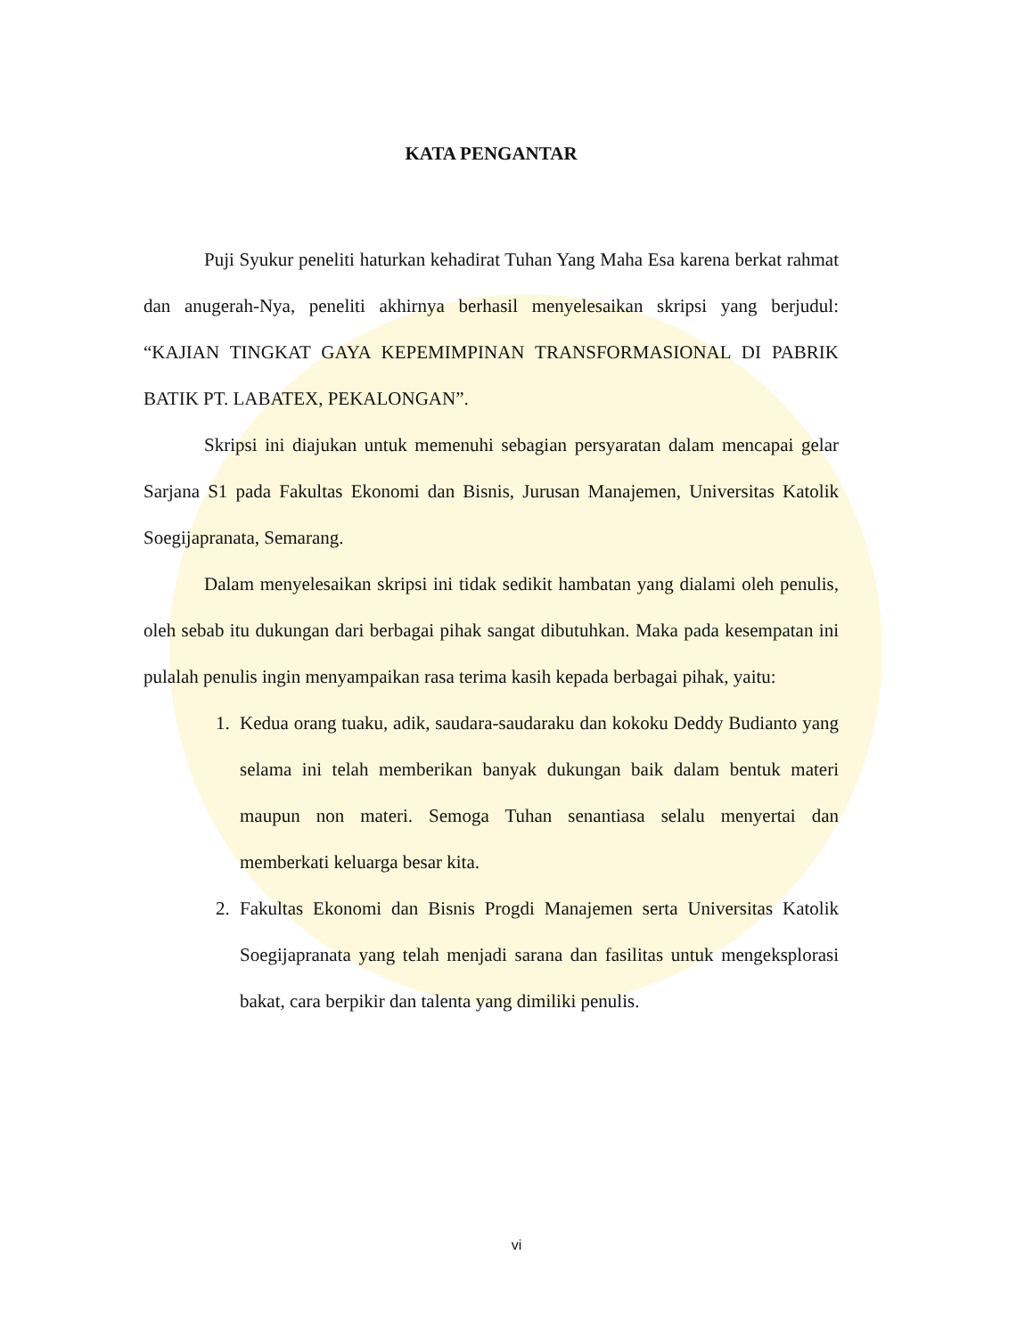KATA PENGANTAR
Puji Syukur peneliti haturkan kehadirat Tuhan Yang Maha Esa karena berkat rahmat dan anugerah-Nya, peneliti akhirnya berhasil menyelesaikan skripsi yang berjudul: “KAJIAN TINGKAT GAYA KEPEMIMPINAN TRANSFORMASIONAL DI PABRIK BATIK PT. LABATEX, PEKALONGAN”.
Skripsi ini diajukan untuk memenuhi sebagian persyaratan dalam mencapai gelar Sarjana S1 pada Fakultas Ekonomi dan Bisnis, Jurusan Manajemen, Universitas Katolik Soegijapranata, Semarang.
Dalam menyelesaikan skripsi ini tidak sedikit hambatan yang dialami oleh penulis, oleh sebab itu dukungan dari berbagai pihak sangat dibutuhkan. Maka pada kesempatan ini pulalah penulis ingin menyampaikan rasa terima kasih kepada berbagai pihak, yaitu:
1. Kedua orang tuaku, adik, saudara-saudaraku dan kokoku Deddy Budianto yang selama ini telah memberikan banyak dukungan baik dalam bentuk materi maupun non materi. Semoga Tuhan senantiasa selalu menyertai dan memberkati keluarga besar kita.
2. Fakultas Ekonomi dan Bisnis Progdi Manajemen serta Universitas Katolik Soegijapranata yang telah menjadi sarana dan fasilitas untuk mengeksplorasi bakat, cara berpikir dan talenta yang dimiliki penulis.
vi